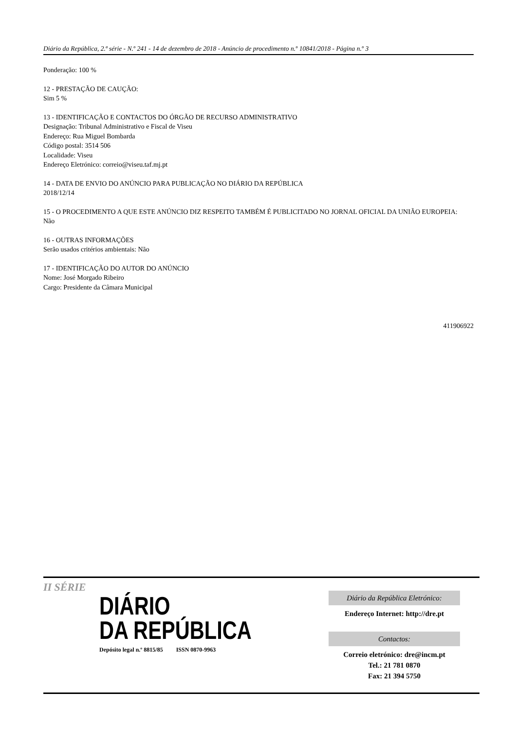Diário da República, 2.ª série - N.º 241 - 14 de dezembro de 2018 - Anúncio de procedimento n.º 10841/2018 - Página n.º 3
Ponderação: 100 %
12 - PRESTAÇÃO DE CAUÇÃO:
Sim 5 %
13 - IDENTIFICAÇÃO E CONTACTOS DO ÓRGÃO DE RECURSO ADMINISTRATIVO
Designação: Tribunal Administrativo e Fiscal de Viseu
Endereço: Rua Miguel Bombarda
Código postal: 3514 506
Localidade: Viseu
Endereço Eletrónico: correio@viseu.taf.mj.pt
14 - DATA DE ENVIO DO ANÚNCIO PARA PUBLICAÇÃO NO DIÁRIO DA REPÚBLICA
2018/12/14
15 - O PROCEDIMENTO A QUE ESTE ANÚNCIO DIZ RESPEITO TAMBÉM É PUBLICITADO NO JORNAL OFICIAL DA UNIÃO EUROPEIA:
Não
16 - OUTRAS INFORMAÇÕES
Serão usados critérios ambientais: Não
17 - IDENTIFICAÇÃO DO AUTOR DO ANÚNCIO
Nome: José Morgado Ribeiro
Cargo: Presidente da Câmara Municipal
411906922
II SÉRIE
DIÁRIO
DA REPÚBLICA
Depósito legal n.º 8815/85 ISSN 0870-9963
Diário da República Eletrónico:
Endereço Internet: http://dre.pt
Contactos:
Correio eletrónico: dre@incm.pt
Tel.: 21 781 0870
Fax: 21 394 5750